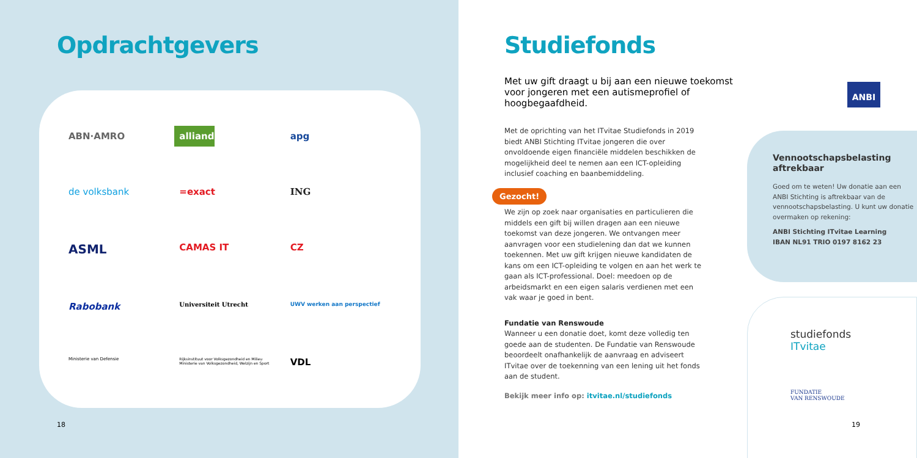Opdrachtgevers
ABN·AMRO
alliander
apg
de volksbank
=exact
ING
ASML
CAMAS IT
CZ
Rabobank
Universiteit Utrecht
UWV werken aan perspectief
Ministerie van Defensie
Rijksinstituut voor Volksgezondheid en Milieu
Ministerie van Volksgezondheid, Welzijn en Sport
VDL
18
Studiefonds
ANBI
Met uw gift draagt u bij aan een nieuwe toekomst voor jongeren met een autismeprofiel of hoogbegaafdheid.
Met de oprichting van het ITvitae Studiefonds in 2019 biedt ANBI Stichting ITvitae jongeren die over onvoldoende eigen financiële middelen beschikken de mogelijkheid deel te nemen aan een ICT-opleiding inclusief coaching en baanbemiddeling.
Gezocht!
We zijn op zoek naar organisaties en particulieren die middels een gift bij willen dragen aan een nieuwe toekomst van deze jongeren. We ontvangen meer aanvragen voor een studielening dan dat we kunnen toekennen. Met uw gift krijgen nieuwe kandidaten de kans om een ICT-opleiding te volgen en aan het werk te gaan als ICT-professional. Doel: meedoen op de arbeidsmarkt en een eigen salaris verdienen met een vak waar je goed in bent.
Fundatie van Renswoude
Wanneer u een donatie doet, komt deze volledig ten goede aan de studenten. De Fundatie van Renswoude beoordeelt onafhankelijk de aanvraag en adviseert ITvitae over de toekenning van een lening uit het fonds aan de student.
Bekijk meer info op: itvitae.nl/studiefonds
Vennootschapsbelasting aftrekbaar
Goed om te weten! Uw donatie aan een ANBI Stichting is aftrekbaar van de vennootschapsbelasting. U kunt uw donatie overmaken op rekening:
ANBI Stichting ITvitae Learning
IBAN NL91 TRIO 0197 8162 23
studiefonds
ITvitae
FUNDATIE
VAN RENSWOUDE
19